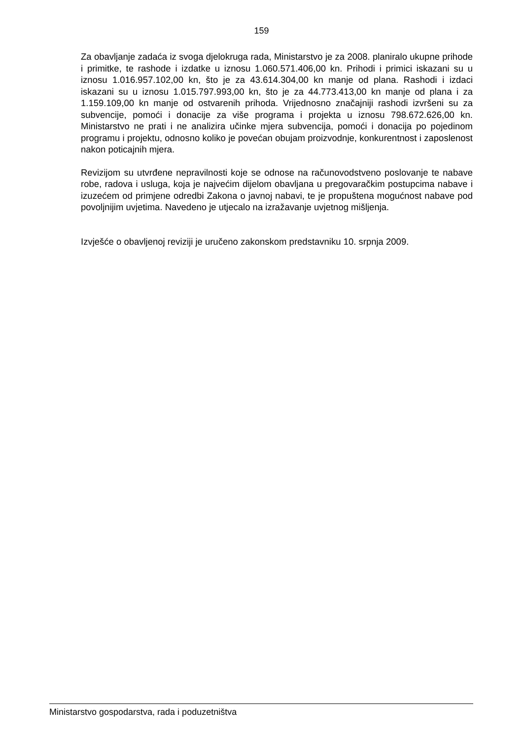159
Za obavljanje zadaća iz svoga djelokruga rada, Ministarstvo je za 2008. planiralo ukupne prihode i primitke, te rashode i izdatke u iznosu 1.060.571.406,00 kn. Prihodi i primici iskazani su u iznosu 1.016.957.102,00 kn, što je za 43.614.304,00 kn manje od plana. Rashodi i izdaci iskazani su u iznosu 1.015.797.993,00 kn, što je za 44.773.413,00 kn manje od plana i za 1.159.109,00 kn manje od ostvarenih prihoda. Vrijednosno značajniji rashodi izvršeni su za subvencije, pomoći i donacije za više programa i projekta u iznosu 798.672.626,00 kn. Ministarstvo ne prati i ne analizira učinke mjera subvencija, pomoći i donacija po pojedinom programu i projektu, odnosno koliko je povećan obujam proizvodnje, konkurentnost i zaposlenost nakon poticajnih mjera.
Revizijom su utvrđene nepravilnosti koje se odnose na računovodstveno poslovanje te nabave robe, radova i usluga, koja je najvećim dijelom obavljana u pregovaračkim postupcima nabave i izuzećem od primjene odredbi Zakona o javnoj nabavi, te je propuštena mogućnost nabave pod povoljnijim uvjetima. Navedeno je utjecalo na izražavanje uvjetnog mišljenja.
Izvješće o obavljenoj reviziji je uručeno zakonskom predstavniku 10. srpnja 2009.
Ministarstvo gospodarstva, rada i poduzetništva